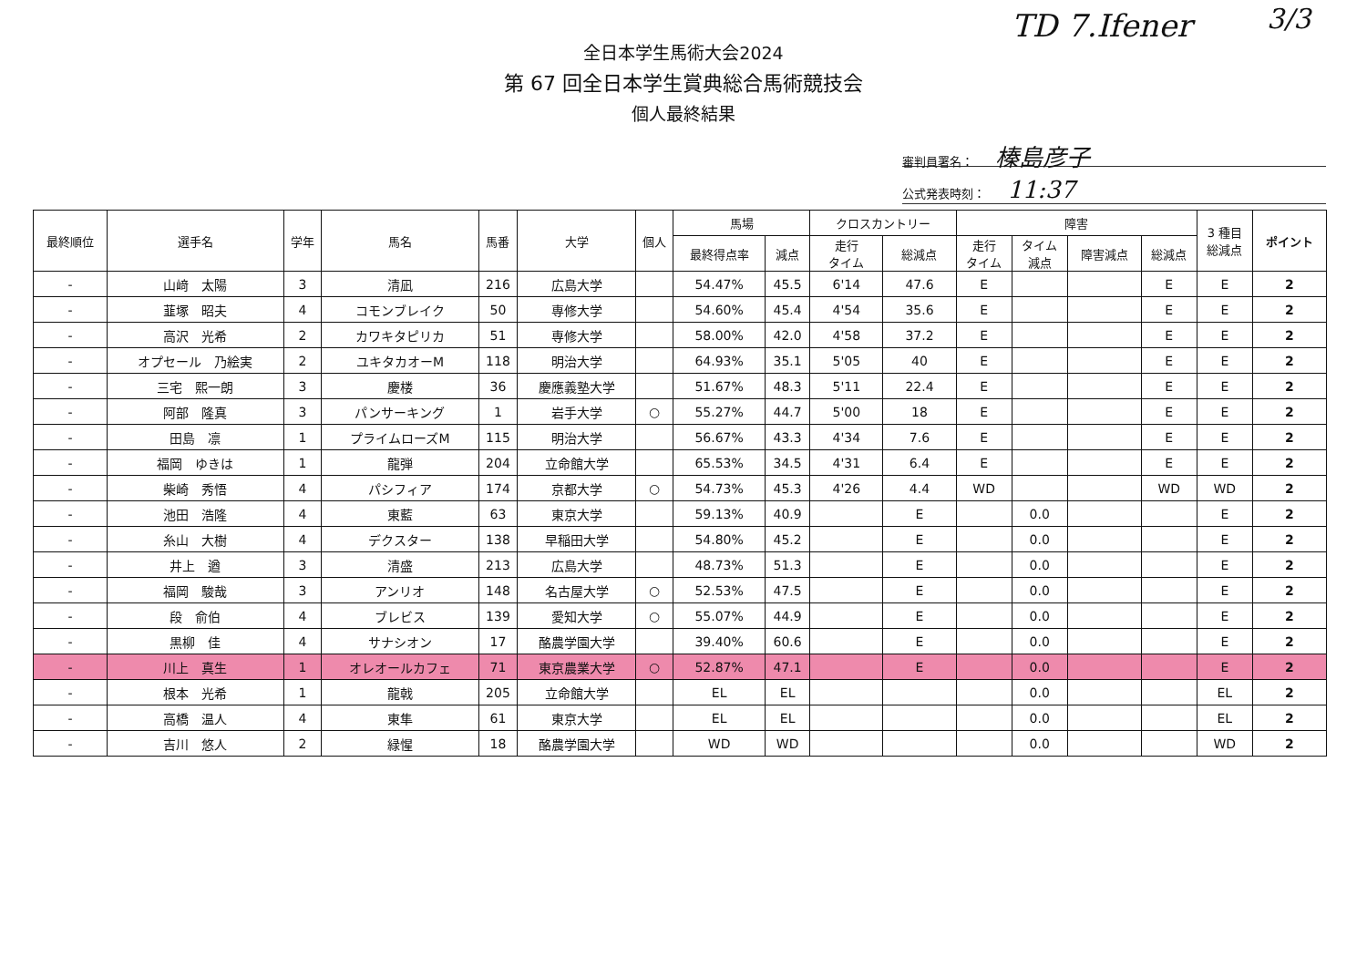TD 7.Ifener 3/3
全日本学生馬術大会2024
第 67 回全日本学生賞典総合馬術競技会
個人最終結果
審判員署名： 榛島彦子
公式発表時刻： 11:37
| 最終順位 | 選手名 | 学年 | 馬名 | 馬番 | 大学 | 個人 | 馬場 | | クロスカントリー | | 障害 | | | | 3 種目 総減点 | ポイント |
| --- | --- | --- | --- | --- | --- | --- | --- | --- | --- | --- | --- | --- | --- | --- | --- | --- |
| | | | | | | | 最終得点率 | 減点 | 走行 タイム | 総減点 | 走行 タイム | タイム 減点 | 障害減点 | 総減点 | | |
| - | 山﨑 太陽 | 3 | 清凪 | 216 | 広島大学 | | 54.47% | 45.5 | 6'14 | 47.6 | E | | | E | E | 2 |
| - | 韮塚 昭夫 | 4 | コモンブレイク | 50 | 専修大学 | | 54.60% | 45.4 | 4'54 | 35.6 | E | | | E | E | 2 |
| - | 高沢 光希 | 2 | カワキタピリカ | 51 | 専修大学 | | 58.00% | 42.0 | 4'58 | 37.2 | E | | | E | E | 2 |
| - | オプセール 乃絵実 | 2 | ユキタカオーM | 118 | 明治大学 | | 64.93% | 35.1 | 5'05 | 40 | E | | | E | E | 2 |
| - | 三宅 熙一朗 | 3 | 慶楼 | 36 | 慶應義塾大学 | | 51.67% | 48.3 | 5'11 | 22.4 | E | | | E | E | 2 |
| - | 阿部 隆真 | 3 | パンサーキング | 1 | 岩手大学 | ○ | 55.27% | 44.7 | 5'00 | 18 | E | | | E | E | 2 |
| - | 田島 凛 | 1 | プライムローズM | 115 | 明治大学 | | 56.67% | 43.3 | 4'34 | 7.6 | E | | | E | E | 2 |
| - | 福岡 ゆきは | 1 | 龍弾 | 204 | 立命館大学 | | 65.53% | 34.5 | 4'31 | 6.4 | E | | | E | E | 2 |
| - | 柴崎 秀悟 | 4 | パシフィア | 174 | 京都大学 | ○ | 54.73% | 45.3 | 4'26 | 4.4 | WD | | | WD | WD | 2 |
| - | 池田 浩隆 | 4 | 東藍 | 63 | 東京大学 | | 59.13% | 40.9 | | E | | 0.0 | | | E | 2 |
| - | 糸山 大樹 | 4 | デクスター | 138 | 早稲田大学 | | 54.80% | 45.2 | | E | | 0.0 | | | E | 2 |
| - | 井上 遒 | 3 | 清盛 | 213 | 広島大学 | | 48.73% | 51.3 | | E | | 0.0 | | | E | 2 |
| - | 福岡 駿哉 | 3 | アンリオ | 148 | 名古屋大学 | ○ | 52.53% | 47.5 | | E | | 0.0 | | | E | 2 |
| - | 段 俞伯 | 4 | ブレビス | 139 | 愛知大学 | ○ | 55.07% | 44.9 | | E | | 0.0 | | | E | 2 |
| - | 黒柳 佳 | 4 | サナシオン | 17 | 酪農学園大学 | | 39.40% | 60.6 | | E | | 0.0 | | | E | 2 |
| - | 川上 真生 | 1 | オレオールカフェ | 71 | 東京農業大学 | ○ | 52.87% | 47.1 | | E | | 0.0 | | | E | 2 |
| - | 根本 光希 | 1 | 龍戟 | 205 | 立命館大学 | | EL | EL | | | | 0.0 | | | EL | 2 |
| - | 高橋 温人 | 4 | 東隼 | 61 | 東京大学 | | EL | EL | | | | 0.0 | | | EL | 2 |
| - | 吉川 悠人 | 2 | 緑惺 | 18 | 酪農学園大学 | | WD | WD | | | | 0.0 | | | WD | 2 |